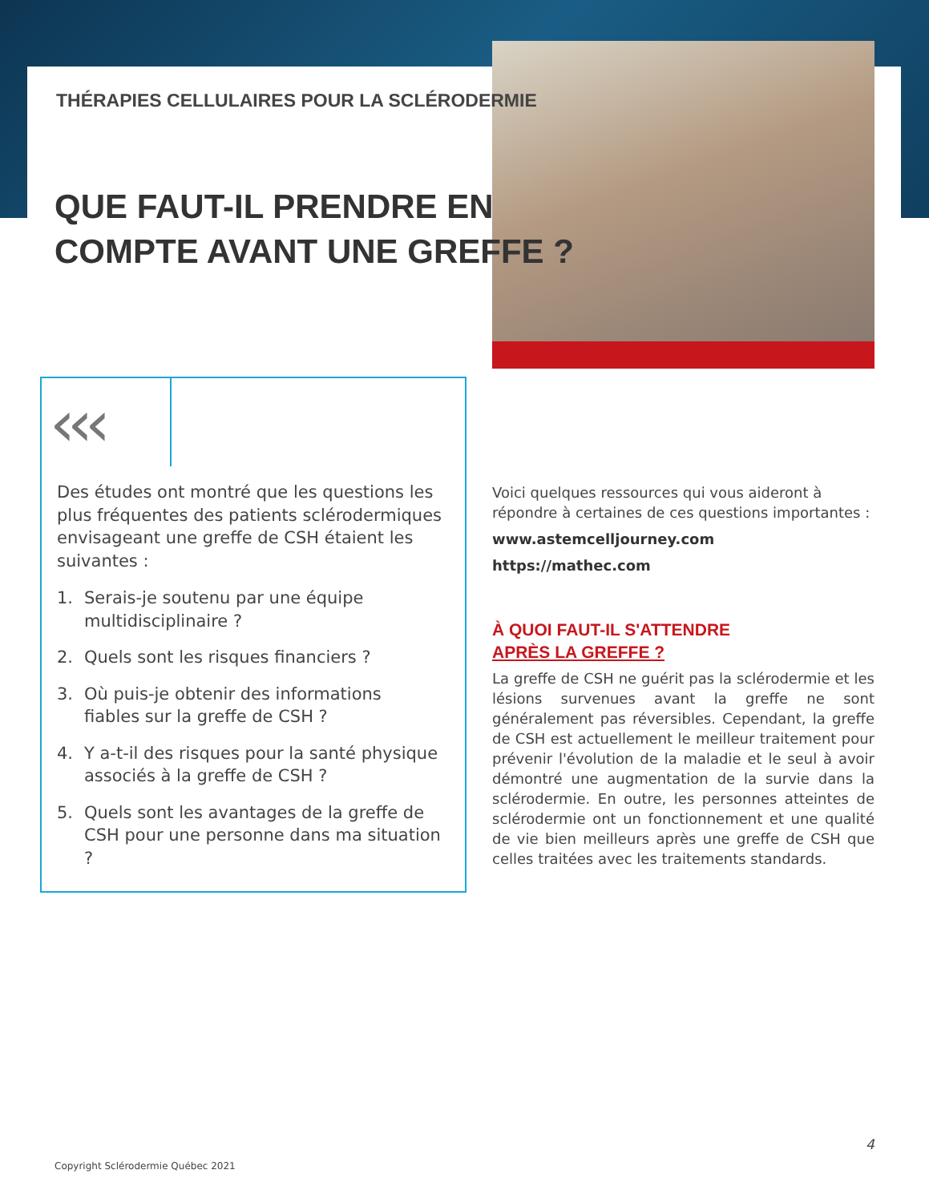THÉRAPIES CELLULAIRES POUR LA SCLÉRODERMIE
QUE FAUT-IL PRENDRE EN
COMPTE AVANT UNE GREFFE ?
‹‹‹
Des études ont montré que les questions les plus fréquentes des patients sclérodermiques envisageant une greffe de CSH étaient les suivantes :
1. Serais-je soutenu par une équipe multidisciplinaire ?
2. Quels sont les risques financiers ?
3. Où puis-je obtenir des informations fiables sur la greffe de CSH ?
4. Y a-t-il des risques pour la santé physique associés à la greffe de CSH ?
5. Quels sont les avantages de la greffe de CSH pour une personne dans ma situation ?
Voici quelques ressources qui vous aideront à répondre à certaines de ces questions importantes :
www.astemcelljourney.com
https://mathec.com
À QUOI FAUT-IL S'ATTENDRE
APRÈS LA GREFFE ?
La greffe de CSH ne guérit pas la sclérodermie et les lésions survenues avant la greffe ne sont généralement pas réversibles. Cependant, la greffe de CSH est actuellement le meilleur traitement pour prévenir l'évolution de la maladie et le seul à avoir démontré une augmentation de la survie dans la sclérodermie. En outre, les personnes atteintes de sclérodermie ont un fonctionnement et une qualité de vie bien meilleurs après une greffe de CSH que celles traitées avec les traitements standards.
4
Copyright Sclérodermie Québec 2021